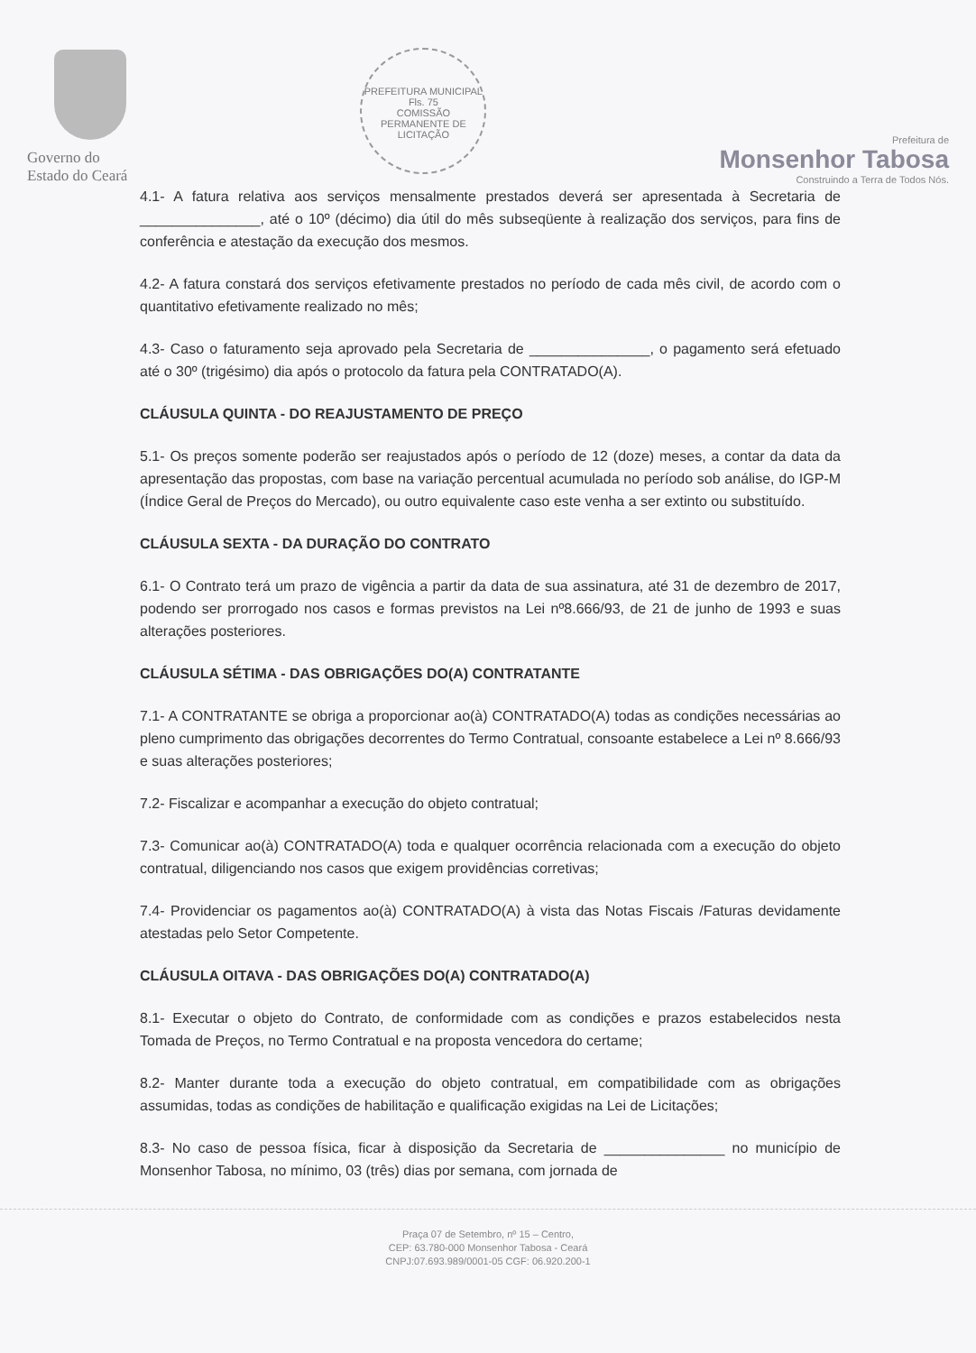Governo do
Estado do Ceará
PREFEITURA MUNICIPAL
Fls. 75
COMISSÃO PERMANENTE DE LICITAÇÃO
Prefeitura de
Monsenhor Tabosa
Construindo a Terra de Todos Nós.
4.1- A fatura relativa aos serviços mensalmente prestados deverá ser apresentada à Secretaria de _______________, até o 10º (décimo) dia útil do mês subseqüente à realização dos serviços, para fins de conferência e atestação da execução dos mesmos.
4.2- A fatura constará dos serviços efetivamente prestados no período de cada mês civil, de acordo com o quantitativo efetivamente realizado no mês;
4.3- Caso o faturamento seja aprovado pela Secretaria de _______________, o pagamento será efetuado até o 30º (trigésimo) dia após o protocolo da fatura pela CONTRATADO(A).
CLÁUSULA QUINTA - DO REAJUSTAMENTO DE PREÇO
5.1- Os preços somente poderão ser reajustados após o período de 12 (doze) meses, a contar da data da apresentação das propostas, com base na variação percentual acumulada no período sob análise, do IGP-M (Índice Geral de Preços do Mercado), ou outro equivalente caso este venha a ser extinto ou substituído.
CLÁUSULA SEXTA - DA DURAÇÃO DO CONTRATO
6.1- O Contrato terá um prazo de vigência a partir da data de sua assinatura, até 31 de dezembro de 2017, podendo ser prorrogado nos casos e formas previstos na Lei nº8.666/93, de 21 de junho de 1993 e suas alterações posteriores.
CLÁUSULA SÉTIMA - DAS OBRIGAÇÕES DO(A) CONTRATANTE
7.1- A CONTRATANTE se obriga a proporcionar ao(à) CONTRATADO(A) todas as condições necessárias ao pleno cumprimento das obrigações decorrentes do Termo Contratual, consoante estabelece a Lei nº 8.666/93 e suas alterações posteriores;
7.2- Fiscalizar e acompanhar a execução do objeto contratual;
7.3- Comunicar ao(à) CONTRATADO(A) toda e qualquer ocorrência relacionada com a execução do objeto contratual, diligenciando nos casos que exigem providências corretivas;
7.4- Providenciar os pagamentos ao(à) CONTRATADO(A) à vista das Notas Fiscais /Faturas devidamente atestadas pelo Setor Competente.
CLÁUSULA OITAVA - DAS OBRIGAÇÕES DO(A) CONTRATADO(A)
8.1- Executar o objeto do Contrato, de conformidade com as condições e prazos estabelecidos nesta Tomada de Preços, no Termo Contratual e na proposta vencedora do certame;
8.2- Manter durante toda a execução do objeto contratual, em compatibilidade com as obrigações assumidas, todas as condições de habilitação e qualificação exigidas na Lei de Licitações;
8.3- No caso de pessoa física, ficar à disposição da Secretaria de _______________ no município de Monsenhor Tabosa, no mínimo, 03 (três) dias por semana, com jornada de
Praça 07 de Setembro, nº 15 – Centro,
CEP: 63.780-000 Monsenhor Tabosa - Ceará
CNPJ:07.693.989/0001-05 CGF: 06.920.200-1